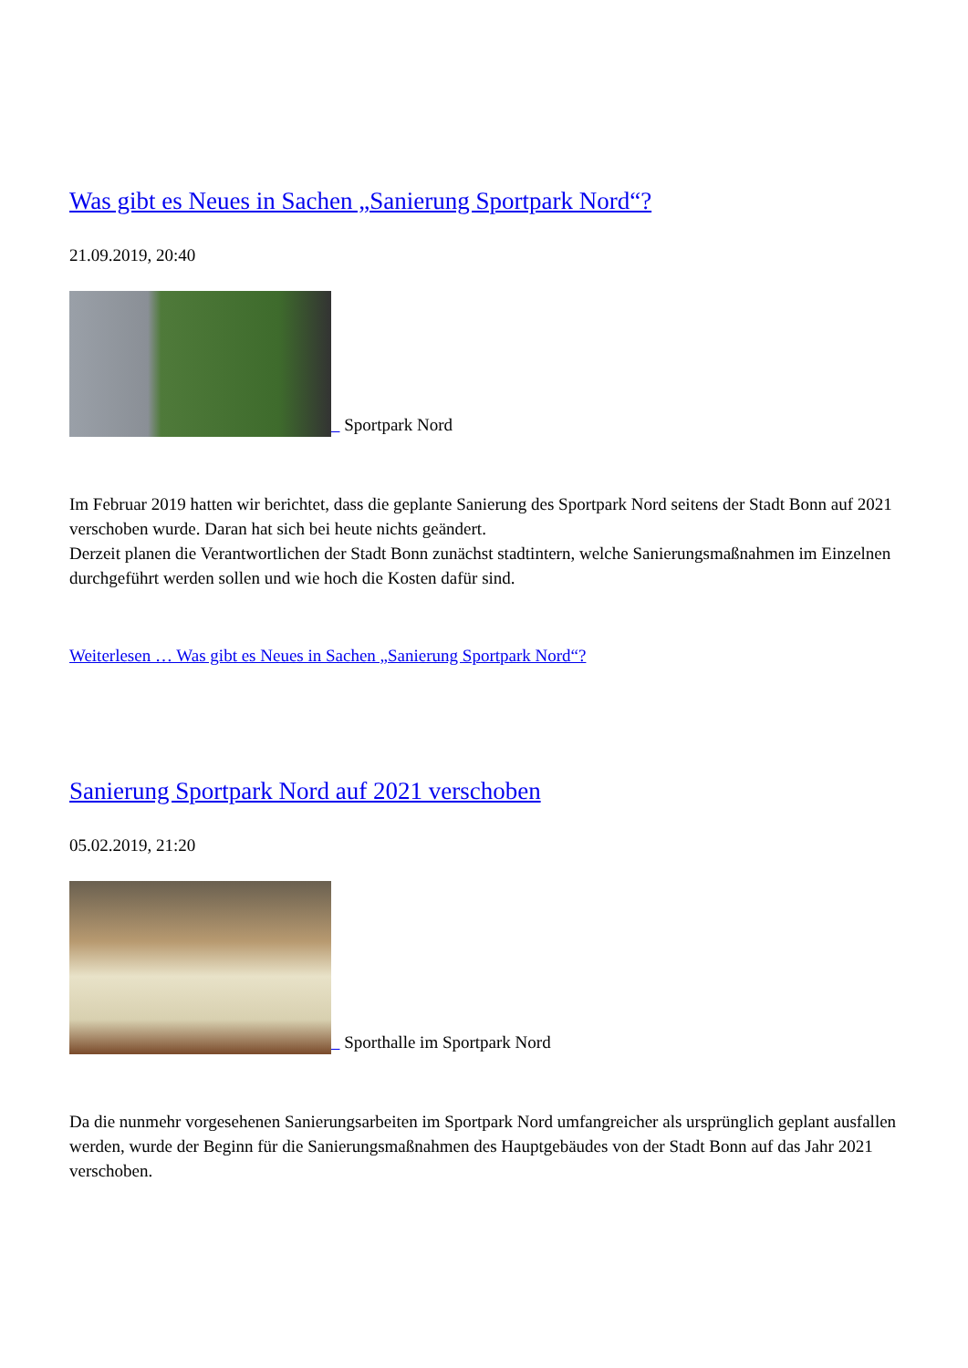Was gibt es Neues in Sachen „Sanierung Sportpark Nord“?
21.09.2019, 20:40
Sportpark Nord
Im Februar 2019 hatten wir berichtet, dass die geplante Sanierung des Sportpark Nord seitens der Stadt Bonn auf 2021 verschoben wurde. Daran hat sich bei heute nichts geändert.
Derzeit planen die Verantwortlichen der Stadt Bonn zunächst stadtintern, welche Sanierungsmaßnahmen im Einzelnen durchgeführt werden sollen und wie hoch die Kosten dafür sind.
Weiterlesen … Was gibt es Neues in Sachen „Sanierung Sportpark Nord“?
Sanierung Sportpark Nord auf 2021 verschoben
05.02.2019, 21:20
Sporthalle im Sportpark Nord
Da die nunmehr vorgesehenen Sanierungsarbeiten im Sportpark Nord umfangreicher als ursprünglich geplant ausfallen werden, wurde der Beginn für die Sanierungsmaßnahmen des Hauptgebäudes von der Stadt Bonn auf das Jahr 2021 verschoben.